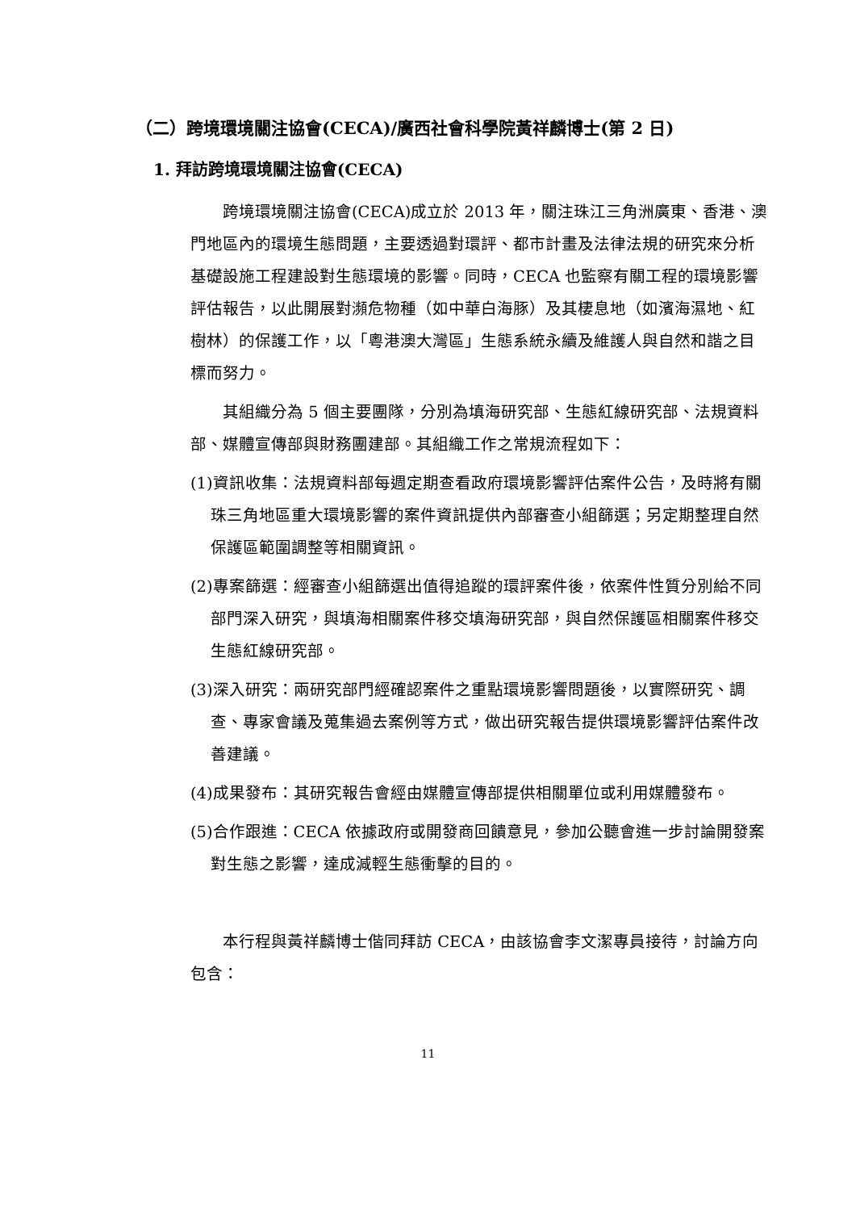（二）跨境環境關注協會(CECA)/廣西社會科學院黃祥麟博士(第 2 日)
1. 拜訪跨境環境關注協會(CECA)
跨境環境關注協會(CECA)成立於 2013 年，關注珠江三角洲廣東、香港、澳門地區內的環境生態問題，主要透過對環評、都市計畫及法律法規的研究來分析基礎設施工程建設對生態環境的影響。同時，CECA 也監察有關工程的環境影響評估報告，以此開展對瀕危物種（如中華白海豚）及其棲息地（如濱海濕地、紅樹林）的保護工作，以「粵港澳大灣區」生態系統永續及維護人與自然和諧之目標而努力。
其組織分為 5 個主要團隊，分別為填海研究部、生態紅線研究部、法規資料部、媒體宣傳部與財務團建部。其組織工作之常規流程如下：
(1)資訊收集：法規資料部每週定期查看政府環境影響評估案件公告，及時將有關珠三角地區重大環境影響的案件資訊提供內部審查小組篩選；另定期整理自然保護區範圍調整等相關資訊。
(2)專案篩選：經審查小組篩選出值得追蹤的環評案件後，依案件性質分別給不同部門深入研究，與填海相關案件移交填海研究部，與自然保護區相關案件移交生態紅線研究部。
(3)深入研究：兩研究部門經確認案件之重點環境影響問題後，以實際研究、調查、專家會議及蒐集過去案例等方式，做出研究報告提供環境影響評估案件改善建議。
(4)成果發布：其研究報告會經由媒體宣傳部提供相關單位或利用媒體發布。
(5)合作跟進：CECA 依據政府或開發商回饋意見，參加公聽會進一步討論開發案對生態之影響，達成減輕生態衝擊的目的。
本行程與黃祥麟博士偕同拜訪 CECA，由該協會李文潔專員接待，討論方向包含：
11